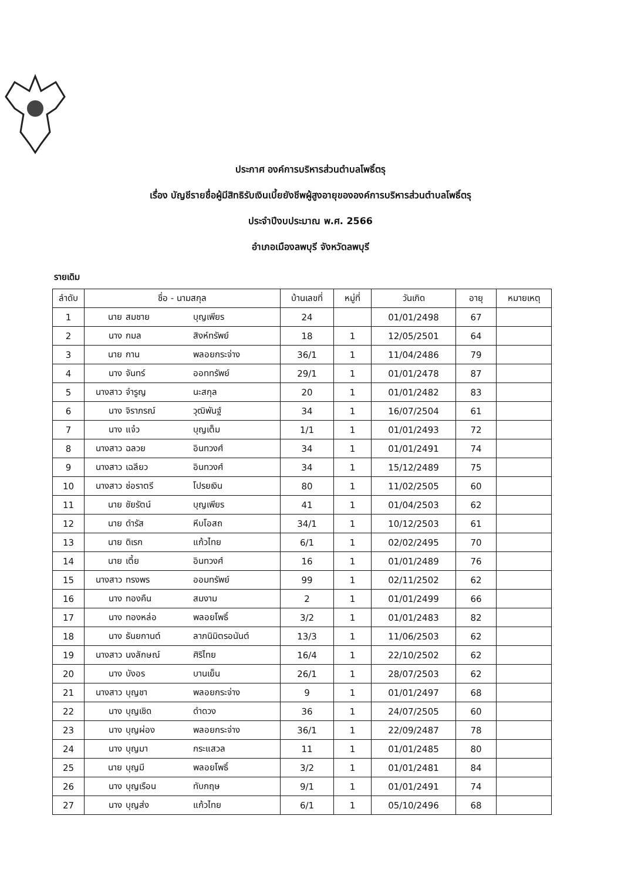ประกาศ องค์การบริหารส่วนตำบลโพธิ์ตรุ
เรื่อง บัญชีรายชื่อผู้มีสิทธิรับเงินเบี้ยยังชีพผู้สูงอายุขององค์การบริหารส่วนตำบลโพธิ์ตรุ
ประจำปีงบประมาณ พ.ศ. 2566
อำเภอเมืองลพบุรี จังหวัดลพบุรี
รายเดิม
| ลำดับ | ชื่อ - นามสกุล | บ้านเลขที่ | หมู่ที่ | วันเกิด | อายุ | หมายเหตุ |
| --- | --- | --- | --- | --- | --- | --- |
| 1 | นาย สมชาย บุญเพียร | 24 | | 01/01/2498 | 67 | |
| 2 | นาง กมล สิงห์ทรัพย์ | 18 | 1 | 12/05/2501 | 64 | |
| 3 | นาย กาน พลอยกระจ่าง | 36/1 | 1 | 11/04/2486 | 79 | |
| 4 | นาง จันทร์ ออททรัพย์ | 29/1 | 1 | 01/01/2478 | 87 | |
| 5 | นางสาว จำรูญ นะสกุล | 20 | 1 | 01/01/2482 | 83 | |
| 6 | นาง จิราภรณ์ วุฒิพันฐ์ | 34 | 1 | 16/07/2504 | 61 | |
| 7 | นาง แจ๋ว บุญเต็ม | 1/1 | 1 | 01/01/2493 | 72 | |
| 8 | นางสาว ฉลวย อินทวงศ์ | 34 | 1 | 01/01/2491 | 74 | |
| 9 | นางสาว เฉลียว อินทวงศ์ | 34 | 1 | 15/12/2489 | 75 | |
| 10 | นางสาว ช่อราตรี โปรยเงิน | 80 | 1 | 11/02/2505 | 60 | |
| 11 | นาย ชัยรัตน์ บุญเพียร | 41 | 1 | 01/04/2503 | 62 | |
| 12 | นาย ดำรัส หีบโอสถ | 34/1 | 1 | 10/12/2503 | 61 | |
| 13 | นาย ดิเรก แก้วไทย | 6/1 | 1 | 02/02/2495 | 70 | |
| 14 | นาย เตี้ย อินทวงศ์ | 16 | 1 | 01/01/2489 | 76 | |
| 15 | นางสาว ทรงพร ออมทรัพย์ | 99 | 1 | 02/11/2502 | 62 | |
| 16 | นาง ทองคืน สมงาม | 2 | 1 | 01/01/2499 | 66 | |
| 17 | นาง ทองหล่อ พลอยโพธิ์ | 3/2 | 1 | 01/01/2483 | 82 | |
| 18 | นาง ธันยกานต์ ลาภนิมิตรอนันต์ | 13/3 | 1 | 11/06/2503 | 62 | |
| 19 | นางสาว นงลักษณ์ ศิริไทย | 16/4 | 1 | 22/10/2502 | 62 | |
| 20 | นาง บังอร บานเย็น | 26/1 | 1 | 28/07/2503 | 62 | |
| 21 | นางสาว บุญชา พลอยกระจ่าง | 9 | 1 | 01/01/2497 | 68 | |
| 22 | นาง บุญเชิด ดำดวง | 36 | 1 | 24/07/2505 | 60 | |
| 23 | นาง บุญผ่อง พลอยกระจ่าง | 36/1 | 1 | 22/09/2487 | 78 | |
| 24 | นาง บุญมา กระแสวล | 11 | 1 | 01/01/2485 | 80 | |
| 25 | นาย บุญมี พลอยโพธิ์ | 3/2 | 1 | 01/01/2481 | 84 | |
| 26 | นาง บุญเรือน ทับกฤษ | 9/1 | 1 | 01/01/2491 | 74 | |
| 27 | นาง บุญส่ง แก้วไทย | 6/1 | 1 | 05/10/2496 | 68 | |